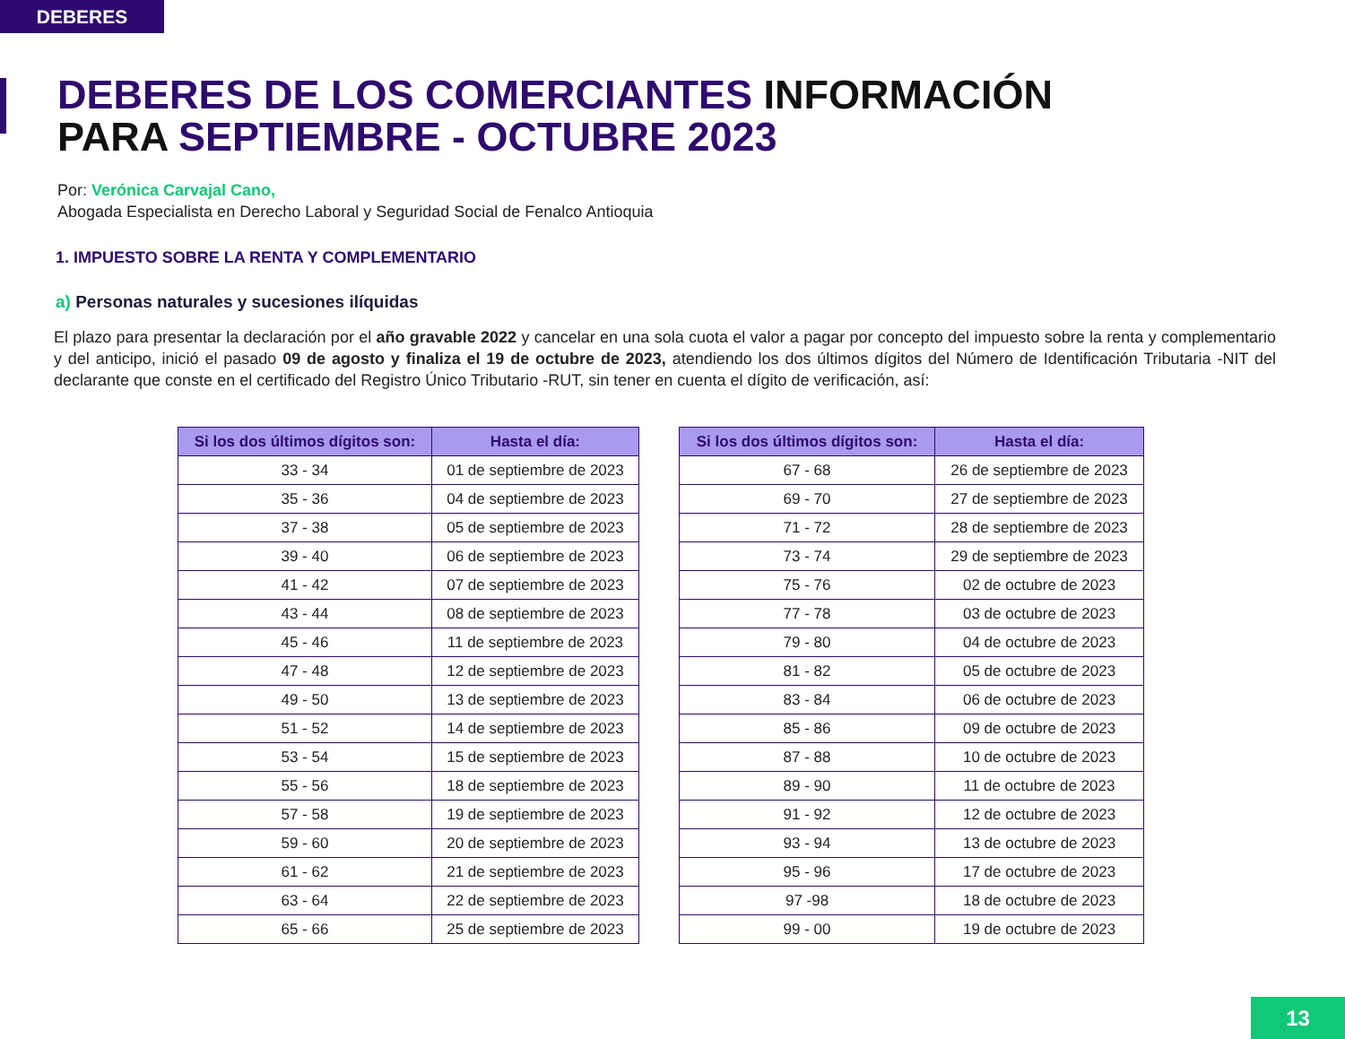DEBERES
DEBERES DE LOS COMERCIANTES INFORMACIÓN
PARA SEPTIEMBRE - OCTUBRE 2023
Por: Verónica Carvajal Cano,
Abogada Especialista en Derecho Laboral y Seguridad Social de Fenalco Antioquia
1. IMPUESTO SOBRE LA RENTA Y COMPLEMENTARIO
a) Personas naturales y sucesiones ilíquidas
El plazo para presentar la declaración por el año gravable 2022 y cancelar en una sola cuota el valor a pagar por concepto del impuesto sobre la renta y complementario y del anticipo, inició el pasado 09 de agosto y finaliza el 19 de octubre de 2023, atendiendo los dos últimos dígitos del Número de Identificación Tributaria -NIT del declarante que conste en el certificado del Registro Único Tributario -RUT, sin tener en cuenta el dígito de verificación, así:
| Si los dos últimos dígitos son: | Hasta el día: |
| --- | --- |
| 33 - 34 | 01 de septiembre de 2023 |
| 35 - 36 | 04 de septiembre de 2023 |
| 37 - 38 | 05 de septiembre de 2023 |
| 39 - 40 | 06 de septiembre de 2023 |
| 41 - 42 | 07 de septiembre de 2023 |
| 43 - 44 | 08 de septiembre de 2023 |
| 45 - 46 | 11 de septiembre de 2023 |
| 47 - 48 | 12 de septiembre de 2023 |
| 49 - 50 | 13 de septiembre de 2023 |
| 51 - 52 | 14 de septiembre de 2023 |
| 53 - 54 | 15 de septiembre de 2023 |
| 55 - 56 | 18 de septiembre de 2023 |
| 57 - 58 | 19 de septiembre de 2023 |
| 59 - 60 | 20 de septiembre de 2023 |
| 61 - 62 | 21 de septiembre de 2023 |
| 63 - 64 | 22 de septiembre de 2023 |
| 65 - 66 | 25 de septiembre de 2023 |
| Si los dos últimos dígitos son: | Hasta el día: |
| --- | --- |
| 67 - 68 | 26 de septiembre de 2023 |
| 69 - 70 | 27 de septiembre de 2023 |
| 71 - 72 | 28 de septiembre de 2023 |
| 73 - 74 | 29 de septiembre de 2023 |
| 75 - 76 | 02 de octubre de 2023 |
| 77 - 78 | 03 de octubre de 2023 |
| 79 - 80 | 04 de octubre de 2023 |
| 81 - 82 | 05 de octubre de 2023 |
| 83 - 84 | 06 de octubre de 2023 |
| 85 - 86 | 09 de octubre de 2023 |
| 87 - 88 | 10 de octubre de 2023 |
| 89 - 90 | 11 de octubre de 2023 |
| 91 - 92 | 12 de octubre de 2023 |
| 93 - 94 | 13 de octubre de 2023 |
| 95 - 96 | 17 de octubre de 2023 |
| 97 -98 | 18 de octubre de 2023 |
| 99 - 00 | 19 de octubre de 2023 |
13